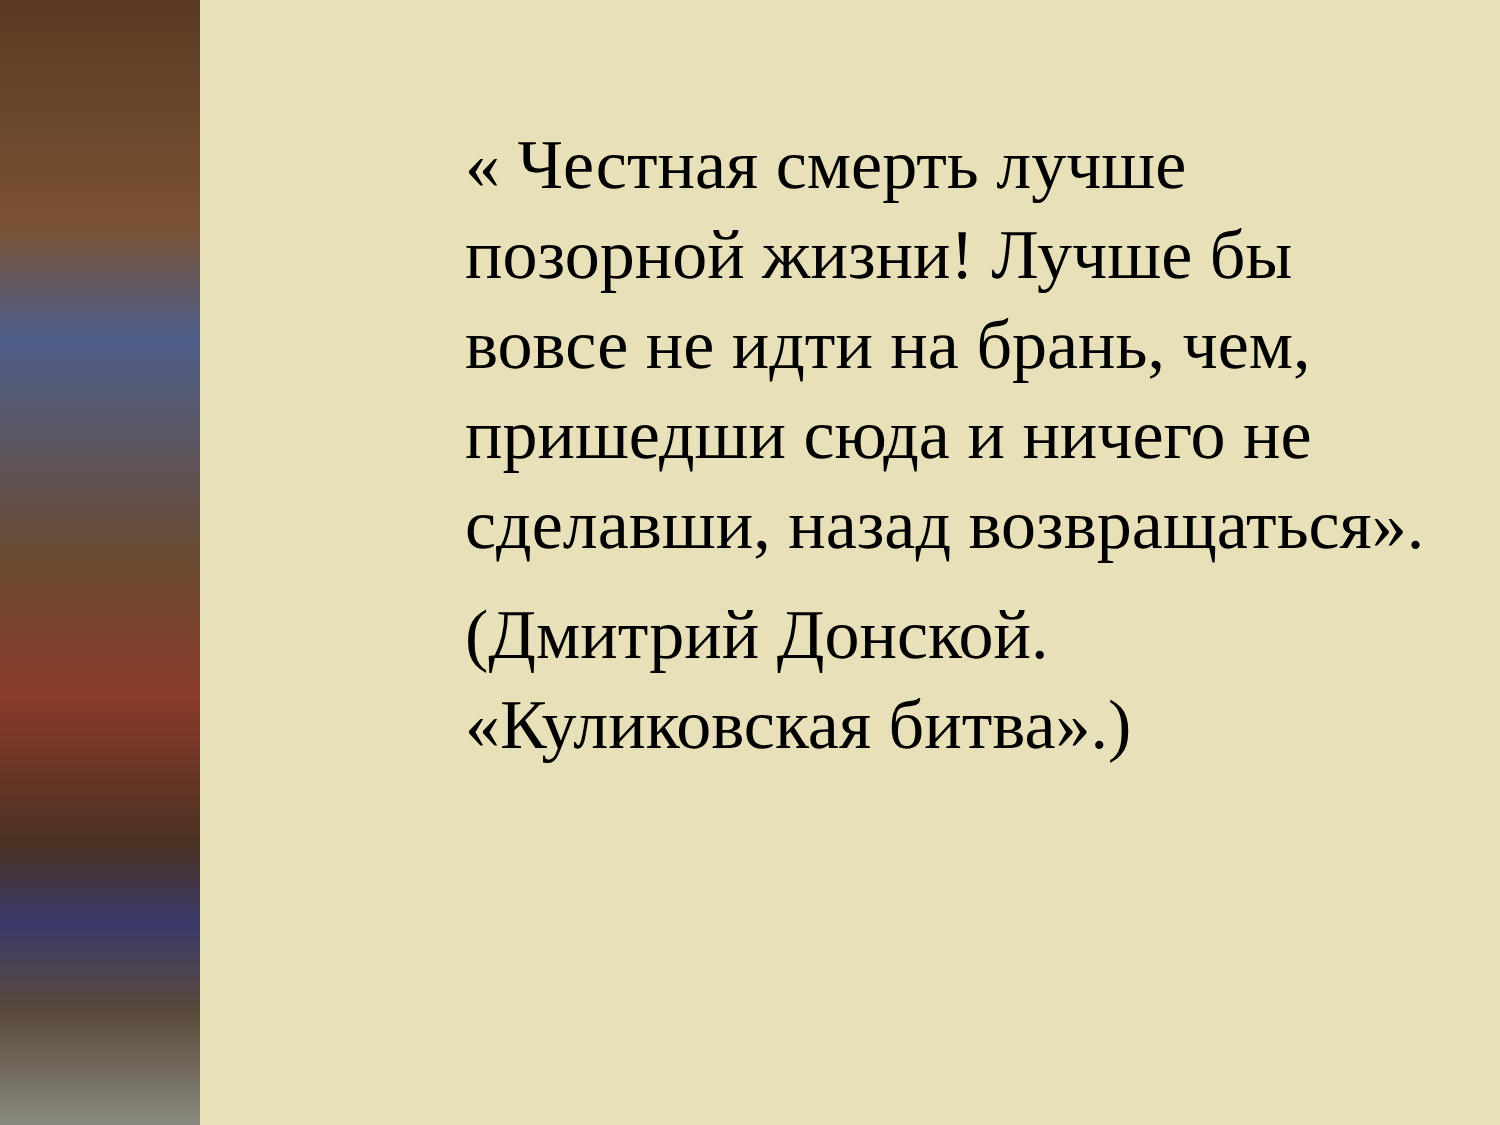« Честная смерть лучше позорной жизни! Лучше бы вовсе не идти на брань, чем, пришедши сюда и ничего не сделавши, назад возвращаться».
(Дмитрий Донской. «Куликовская битва».)